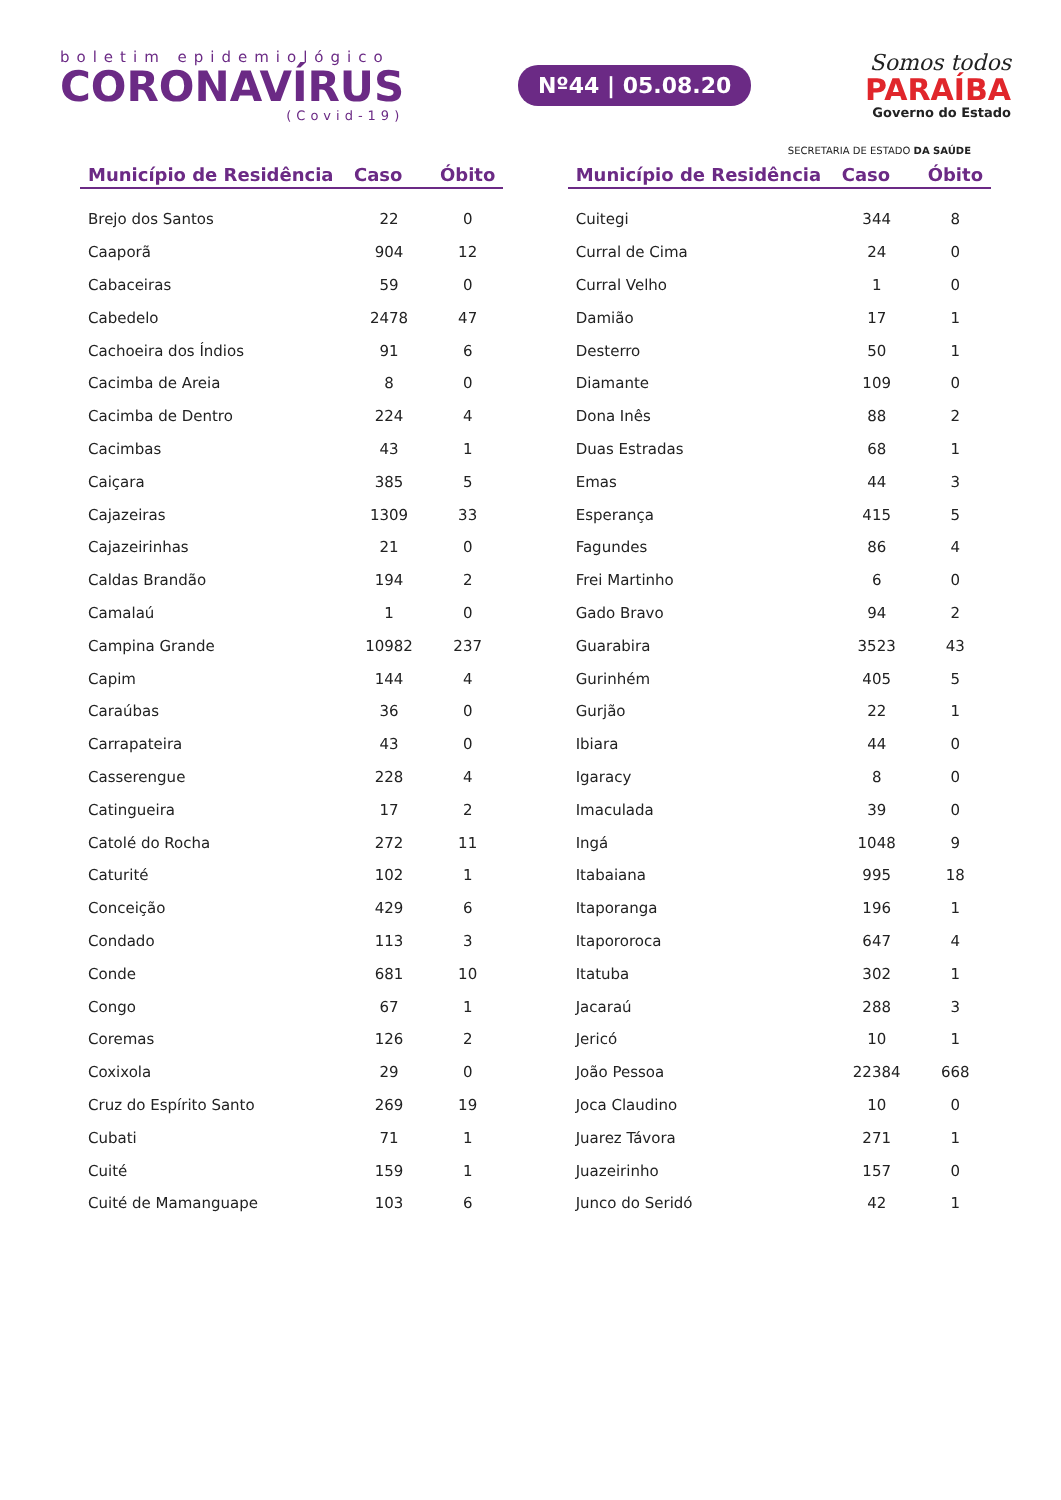boletim epidemiológico
CORONAVÍRUS
(Covid-19)
Nº44 | 05.08.20
Somos todos
PARAÍBA
Governo do Estado
SECRETARIA DE ESTADO DA SAÚDE
| Município de Residência | Caso | Óbito |
| --- | --- | --- |
| Brejo dos Santos | 22 | 0 |
| Caaporã | 904 | 12 |
| Cabaceiras | 59 | 0 |
| Cabedelo | 2478 | 47 |
| Cachoeira dos Índios | 91 | 6 |
| Cacimba de Areia | 8 | 0 |
| Cacimba de Dentro | 224 | 4 |
| Cacimbas | 43 | 1 |
| Caiçara | 385 | 5 |
| Cajazeiras | 1309 | 33 |
| Cajazeirinhas | 21 | 0 |
| Caldas Brandão | 194 | 2 |
| Camalaú | 1 | 0 |
| Campina Grande | 10982 | 237 |
| Capim | 144 | 4 |
| Caraúbas | 36 | 0 |
| Carrapateira | 43 | 0 |
| Casserengue | 228 | 4 |
| Catingueira | 17 | 2 |
| Catolé do Rocha | 272 | 11 |
| Caturité | 102 | 1 |
| Conceição | 429 | 6 |
| Condado | 113 | 3 |
| Conde | 681 | 10 |
| Congo | 67 | 1 |
| Coremas | 126 | 2 |
| Coxixola | 29 | 0 |
| Cruz do Espírito Santo | 269 | 19 |
| Cubati | 71 | 1 |
| Cuité | 159 | 1 |
| Cuité de Mamanguape | 103 | 6 |
| Município de Residência | Caso | Óbito |
| --- | --- | --- |
| Cuitegi | 344 | 8 |
| Curral de Cima | 24 | 0 |
| Curral Velho | 1 | 0 |
| Damião | 17 | 1 |
| Desterro | 50 | 1 |
| Diamante | 109 | 0 |
| Dona Inês | 88 | 2 |
| Duas Estradas | 68 | 1 |
| Emas | 44 | 3 |
| Esperança | 415 | 5 |
| Fagundes | 86 | 4 |
| Frei Martinho | 6 | 0 |
| Gado Bravo | 94 | 2 |
| Guarabira | 3523 | 43 |
| Gurinhém | 405 | 5 |
| Gurjão | 22 | 1 |
| Ibiara | 44 | 0 |
| Igaracy | 8 | 0 |
| Imaculada | 39 | 0 |
| Ingá | 1048 | 9 |
| Itabaiana | 995 | 18 |
| Itaporanga | 196 | 1 |
| Itapororoca | 647 | 4 |
| Itatuba | 302 | 1 |
| Jacaraú | 288 | 3 |
| Jericó | 10 | 1 |
| João Pessoa | 22384 | 668 |
| Joca Claudino | 10 | 0 |
| Juarez Távora | 271 | 1 |
| Juazeirinho | 157 | 0 |
| Junco do Seridó | 42 | 1 |